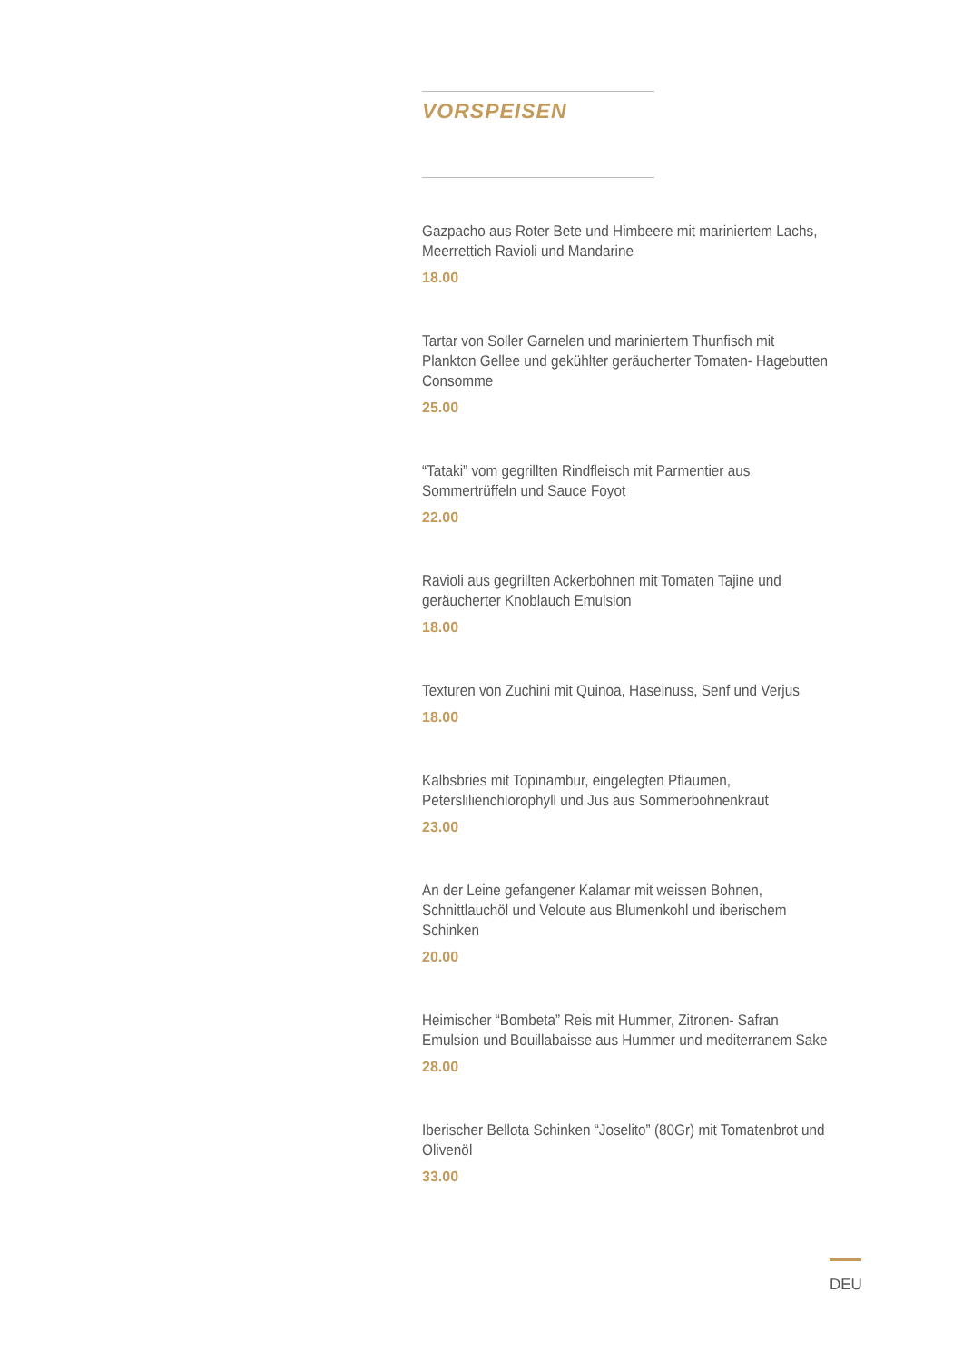VORSPEISEN
Gazpacho aus Roter Bete und Himbeere mit mariniertem Lachs, Meerrettich Ravioli und Mandarine
18.00
Tartar von Soller Garnelen und mariniertem Thunfisch mit Plankton Gellee und gekühlter geräucherter Tomaten- Hagebutten Consomme
25.00
“Tataki” vom gegrillten Rindfleisch mit Parmentier aus Sommertrüffeln und Sauce Foyot
22.00
Ravioli aus gegrillten Ackerbohnen mit Tomaten Tajine und geräucherter Knoblauch Emulsion
18.00
Texturen von Zuchini mit Quinoa, Haselnuss, Senf und Verjus
18.00
Kalbsbries mit Topinambur, eingelegten Pflaumen, Peterslilienchlorophyll und Jus aus Sommerbohnenkraut
23.00
An der Leine gefangener Kalamar mit weissen Bohnen, Schnittlauchöl und Veloute aus Blumenkohl und iberischem Schinken
20.00
Heimischer “Bombeta” Reis mit Hummer, Zitronen- Safran Emulsion und Bouillabaisse aus Hummer und mediterranem Sake
28.00
Iberischer Bellota Schinken “Joselito” (80Gr) mit Tomatenbrot und Olivenöl
33.00
DEU